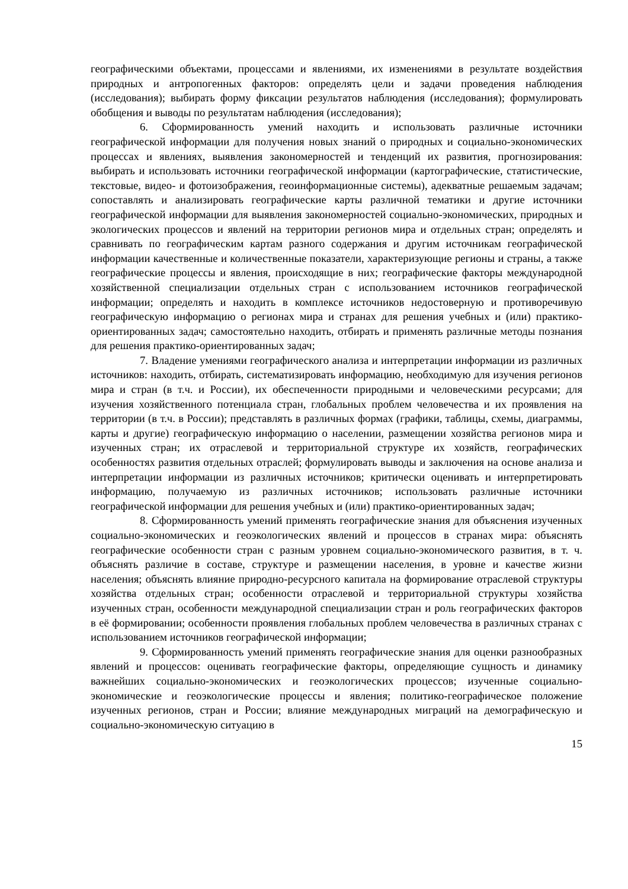географическими объектами, процессами и явлениями, их изменениями в результате воздействия природных и антропогенных факторов: определять цели и задачи проведения наблюдения (исследования); выбирать форму фиксации результатов наблюдения (исследования); формулировать обобщения и выводы по результатам наблюдения (исследования);
6. Сформированность умений находить и использовать различные источники географической информации для получения новых знаний о природных и социально-экономических процессах и явлениях, выявления закономерностей и тенденций их развития, прогнозирования: выбирать и использовать источники географической информации (картографические, статистические, текстовые, видео- и фотоизображения, геоинформационные системы), адекватные решаемым задачам; сопоставлять и анализировать географические карты различной тематики и другие источники географической информации для выявления закономерностей социально-экономических, природных и экологических процессов и явлений на территории регионов мира и отдельных стран; определять и сравнивать по географическим картам разного содержания и другим источникам географической информации качественные и количественные показатели, характеризующие регионы и страны, а также географические процессы и явления, происходящие в них; географические факторы международной хозяйственной специализации отдельных стран с использованием источников географической информации; определять и находить в комплексе источников недостоверную и противоречивую географическую информацию о регионах мира и странах для решения учебных и (или) практико-ориентированных задач; самостоятельно находить, отбирать и применять различные методы познания для решения практико-ориентированных задач;
7. Владение умениями географического анализа и интерпретации информации из различных источников: находить, отбирать, систематизировать информацию, необходимую для изучения регионов мира и стран (в т.ч. и России), их обеспеченности природными и человеческими ресурсами; для изучения хозяйственного потенциала стран, глобальных проблем человечества и их проявления на территории (в т.ч. в России); представлять в различных формах (графики, таблицы, схемы, диаграммы, карты и другие) географическую информацию о населении, размещении хозяйства регионов мира и изученных стран; их отраслевой и территориальной структуре их хозяйств, географических особенностях развития отдельных отраслей; формулировать выводы и заключения на основе анализа и интерпретации информации из различных источников; критически оценивать и интерпретировать информацию, получаемую из различных источников; использовать различные источники географической информации для решения учебных и (или) практико-ориентированных задач;
8. Сформированность умений применять географические знания для объяснения изученных социально-экономических и геоэкологических явлений и процессов в странах мира: объяснять географические особенности стран с разным уровнем социально-экономического развития, в т. ч. объяснять различие в составе, структуре и размещении населения, в уровне и качестве жизни населения; объяснять влияние природно-ресурсного капитала на формирование отраслевой структуры хозяйства отдельных стран; особенности отраслевой и территориальной структуры хозяйства изученных стран, особенности международной специализации стран и роль географических факторов в её формировании; особенности проявления глобальных проблем человечества в различных странах с использованием источников географической информации;
9. Сформированность умений применять географические знания для оценки разнообразных явлений и процессов: оценивать географические факторы, определяющие сущность и динамику важнейших социально-экономических и геоэкологических процессов; изученные социально-экономические и геоэкологические процессы и явления; политико-географическое положение изученных регионов, стран и России; влияние международных миграций на демографическую и социально-экономическую ситуацию в
15